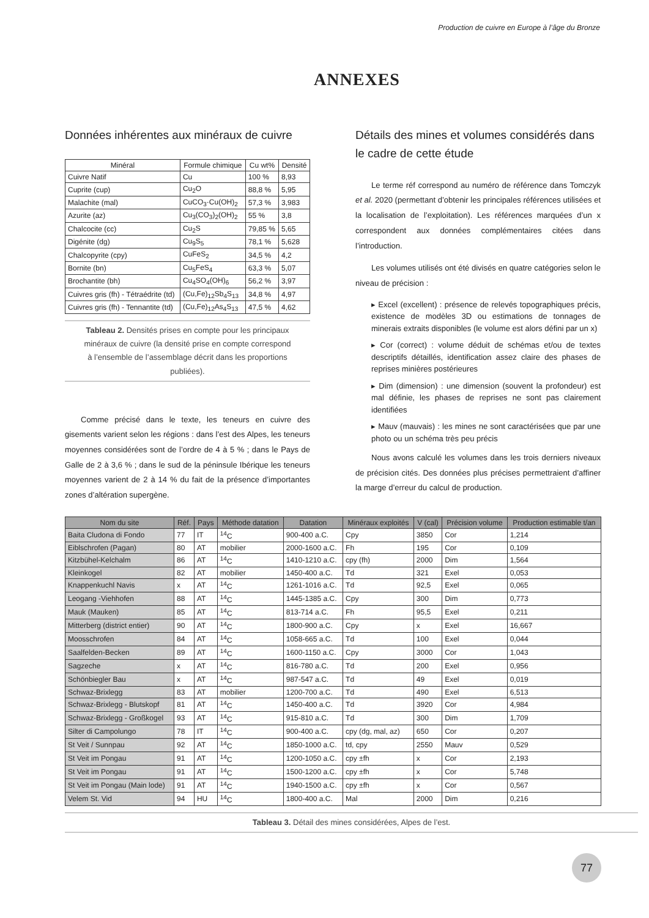Production de cuivre en Europe à l’âge du Bronze
ANNEXES
Données inhérentes aux minéraux de cuivre
| Minéral | Formule chimique | Cu wt% | Densité |
| --- | --- | --- | --- |
| Cuivre Natif | Cu | 100 % | 8,93 |
| Cuprite (cup) | Cu<sub>2</sub>O | 88,8 % | 5,95 |
| Malachite (mal) | CuCO<sub>3</sub>·Cu(OH)<sub>2</sub> | 57,3 % | 3,983 |
| Azurite (az) | Cu<sub>3</sub>(CO<sub>3</sub>)<sub>2</sub>(OH)<sub>2</sub> | 55 % | 3,8 |
| Chalcocite (cc) | Cu<sub>2</sub>S | 79,85 % | 5,65 |
| Digénite (dg) | Cu<sub>9</sub>S<sub>5</sub> | 78,1 % | 5,628 |
| Chalcopyrite (cpy) | CuFeS<sub>2</sub> | 34,5 % | 4,2 |
| Bornite (bn) | Cu<sub>5</sub>FeS<sub>4</sub> | 63,3 % | 5,07 |
| Brochantite (bh) | Cu<sub>4</sub>SO<sub>4</sub>(OH)<sub>6</sub> | 56,2 % | 3,97 |
| Cuivres gris (fh) - Tétraédrite (td) | (Cu,Fe)<sub>12</sub>Sb<sub>4</sub>S<sub>13</sub> | 34,8 % | 4,97 |
| Cuivres gris (fh) - Tennantite (td) | (Cu,Fe)<sub>12</sub>As<sub>4</sub>S<sub>13</sub> | 47,5 % | 4,62 |
Tableau 2. Densités prises en compte pour les principaux minéraux de cuivre (la densité prise en compte correspond à l’ensemble de l’assemblage décrit dans les proportions publiées).
Comme précisé dans le texte, les teneurs en cuivre des gisements varient selon les régions : dans l’est des Alpes, les teneurs moyennes considérées sont de l’ordre de 4 à 5 % ; dans le Pays de Galle de 2 à 3,6 % ; dans le sud de la péninsule Ibérique les teneurs moyennes varient de 2 à 14 % du fait de la présence d’importantes zones d’altération supergène.
Détails des mines et volumes considérés dans le cadre de cette étude
Le terme réf correspond au numéro de référence dans Tomczyk et al. 2020 (permettant d’obtenir les principales références utilisées et la localisation de l’exploitation). Les références marquées d’un x correspondent aux données complémentaires citées dans l’introduction.
Les volumes utilisés ont été divisés en quatre catégories selon le niveau de précision :
▸ Excel (excellent) : présence de relevés topographiques précis, existence de modèles 3D ou estimations de tonnages de minerais extraits disponibles (le volume est alors défini par un x)
▸ Cor (correct) : volume déduit de schémas et/ou de textes descriptifs détaillés, identification assez claire des phases de reprises minières postérieures
▸ Dim (dimension) : une dimension (souvent la profondeur) est mal définie, les phases de reprises ne sont pas clairement identifiées
▸ Mauv (mauvais) : les mines ne sont caractérisées que par une photo ou un schéma très peu précis
Nous avons calculé les volumes dans les trois derniers niveaux de précision cités. Des données plus précises permettraient d’affiner la marge d’erreur du calcul de production.
| Nom du site | Réf. | Pays | Méthode datation | Datation | Minéraux exploités | V (cal) | Précision volume | Production estimable t/an |
| --- | --- | --- | --- | --- | --- | --- | --- | --- |
| Baita Cludona di Fondo | 77 | IT | <sup>14</sup>C | 900-400 a.C. | Cpy | 3850 | Cor | 1,214 |
| Eiblschrofen (Pagan) | 80 | AT | mobilier | 2000-1600 a.C. | Fh | 195 | Cor | 0,109 |
| Kitzbühel-Kelchalm | 86 | AT | <sup>14</sup>C | 1410-1210 a.C. | cpy (fh) | 2000 | Dim | 1,564 |
| Kleinkogel | 82 | AT | mobilier | 1450-400 a.C. | Td | 321 | Exel | 0,053 |
| Knappenkuchl Navis | x | AT | <sup>14</sup>C | 1261-1016 a.C. | Td | 92,5 | Exel | 0,065 |
| Leogang -Viehhofen | 88 | AT | <sup>14</sup>C | 1445-1385 a.C. | Cpy | 300 | Dim | 0,773 |
| Mauk (Mauken) | 85 | AT | <sup>14</sup>C | 813-714 a.C. | Fh | 95,5 | Exel | 0,211 |
| Mitterberg (district entier) | 90 | AT | <sup>14</sup>C | 1800-900 a.C. | Cpy | x | Exel | 16,667 |
| Moosschrofen | 84 | AT | <sup>14</sup>C | 1058-665 a.C. | Td | 100 | Exel | 0,044 |
| Saalfelden-Becken | 89 | AT | <sup>14</sup>C | 1600-1150 a.C. | Cpy | 3000 | Cor | 1,043 |
| Sagzeche | x | AT | <sup>14</sup>C | 816-780 a.C. | Td | 200 | Exel | 0,956 |
| Schönbiegler Bau | x | AT | <sup>14</sup>C | 987-547 a.C. | Td | 49 | Exel | 0,019 |
| Schwaz-Brixlegg | 83 | AT | mobilier | 1200-700 a.C. | Td | 490 | Exel | 6,513 |
| Schwaz-Brixlegg - Blutskopf | 81 | AT | <sup>14</sup>C | 1450-400 a.C. | Td | 3920 | Cor | 4,984 |
| Schwaz-Brixlegg - Großkogel | 93 | AT | <sup>14</sup>C | 915-810 a.C. | Td | 300 | Dim | 1,709 |
| Silter di Campolungo | 78 | IT | <sup>14</sup>C | 900-400 a.C. | cpy (dg, mal, az) | 650 | Cor | 0,207 |
| St Veit / Sunnpau | 92 | AT | <sup>14</sup>C | 1850-1000 a.C. | td, cpy | 2550 | Mauv | 0,529 |
| St Veit im Pongau | 91 | AT | <sup>14</sup>C | 1200-1050 a.C. | cpy ±fh | x | Cor | 2,193 |
| St Veit im Pongau | 91 | AT | <sup>14</sup>C | 1500-1200 a.C. | cpy ±fh | x | Cor | 5,748 |
| St Veit im Pongau (Main lode) | 91 | AT | <sup>14</sup>C | 1940-1500 a.C. | cpy ±fh | x | Cor | 0,567 |
| Velem St. Vid | 94 | HU | <sup>14</sup>C | 1800-400 a.C. | Mal | 2000 | Dim | 0,216 |
Tableau 3. Détail des mines considérées, Alpes de l’est.
77